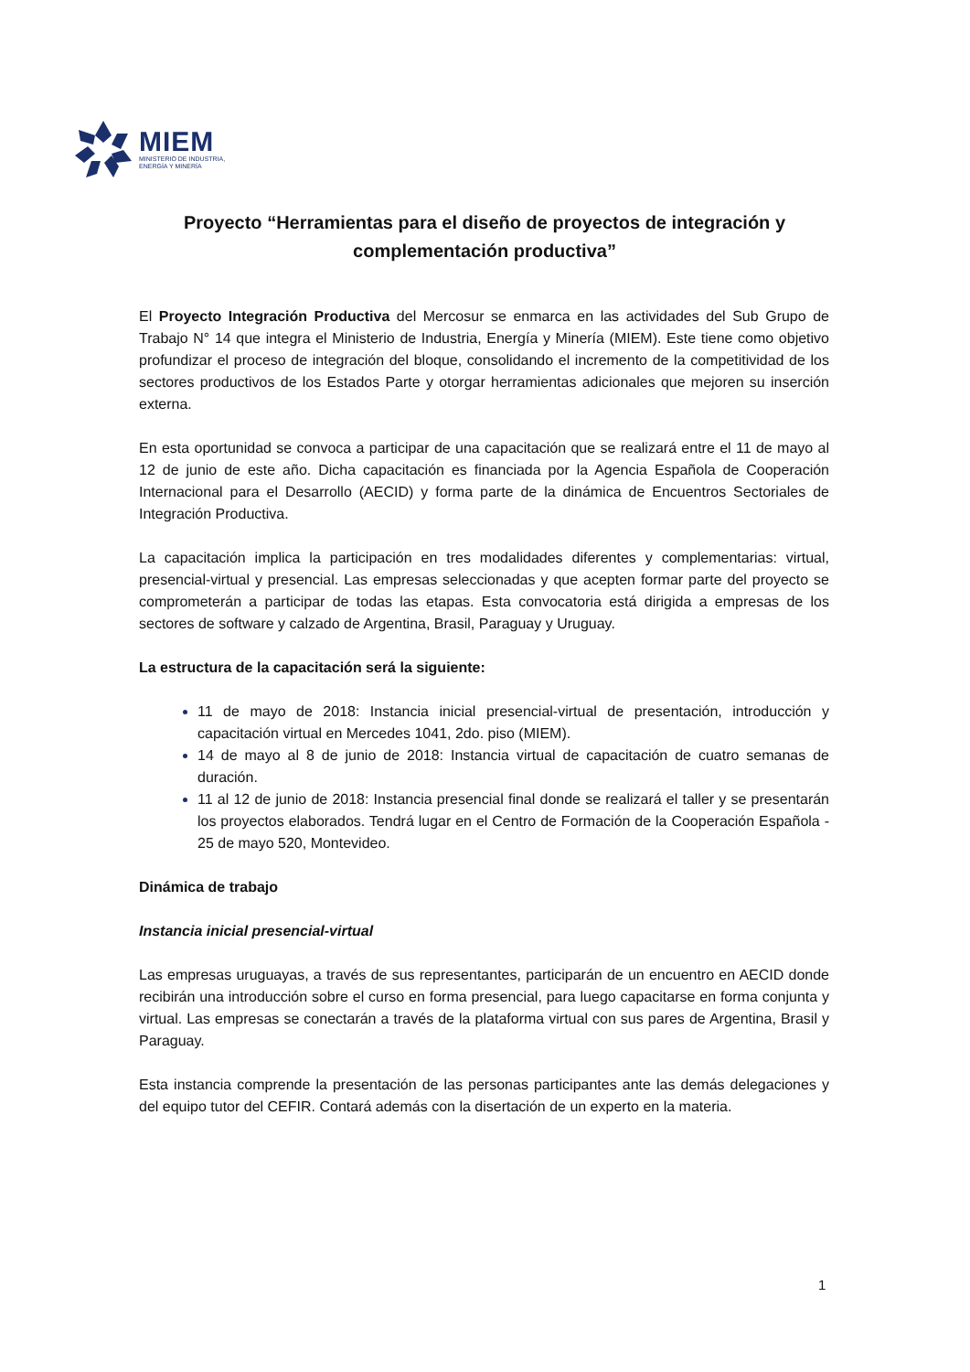MIEM
MINISTERIO DE INDUSTRIA,
ENERGÍA Y MINERÍA
Proyecto “Herramientas para el diseño de proyectos de integración y complementación productiva”
El Proyecto Integración Productiva del Mercosur se enmarca en las actividades del Sub Grupo de Trabajo N° 14 que integra el Ministerio de Industria, Energía y Minería (MIEM). Este tiene como objetivo profundizar el proceso de integración del bloque, consolidando el incremento de la competitividad de los sectores productivos de los Estados Parte y otorgar herramientas adicionales que mejoren su inserción externa.
En esta oportunidad se convoca a participar de una capacitación que se realizará entre el 11 de mayo al 12 de junio de este año. Dicha capacitación es financiada por la Agencia Española de Cooperación Internacional para el Desarrollo (AECID) y forma parte de la dinámica de Encuentros Sectoriales de Integración Productiva.
La capacitación implica la participación en tres modalidades diferentes y complementarias: virtual, presencial-virtual y presencial. Las empresas seleccionadas y que acepten formar parte del proyecto se comprometerán a participar de todas las etapas. Esta convocatoria está dirigida a empresas de los sectores de software y calzado de Argentina, Brasil, Paraguay y Uruguay.
La estructura de la capacitación será la siguiente:
11 de mayo de 2018: Instancia inicial presencial-virtual de presentación, introducción y capacitación virtual en Mercedes 1041, 2do. piso (MIEM).
14 de mayo al 8 de junio de 2018: Instancia virtual de capacitación de cuatro semanas de duración.
11 al 12 de junio de 2018: Instancia presencial final donde se realizará el taller y se presentarán los proyectos elaborados. Tendrá lugar en el Centro de Formación de la Cooperación Española - 25 de mayo 520, Montevideo.
Dinámica de trabajo
Instancia inicial presencial-virtual
Las empresas uruguayas, a través de sus representantes, participarán de un encuentro en AECID donde recibirán una introducción sobre el curso en forma presencial, para luego capacitarse en forma conjunta y virtual. Las empresas se conectarán a través de la plataforma virtual con sus pares de Argentina, Brasil y Paraguay.
Esta instancia comprende la presentación de las personas participantes ante las demás delegaciones y del equipo tutor del CEFIR. Contará además con la disertación de un experto en la materia.
1